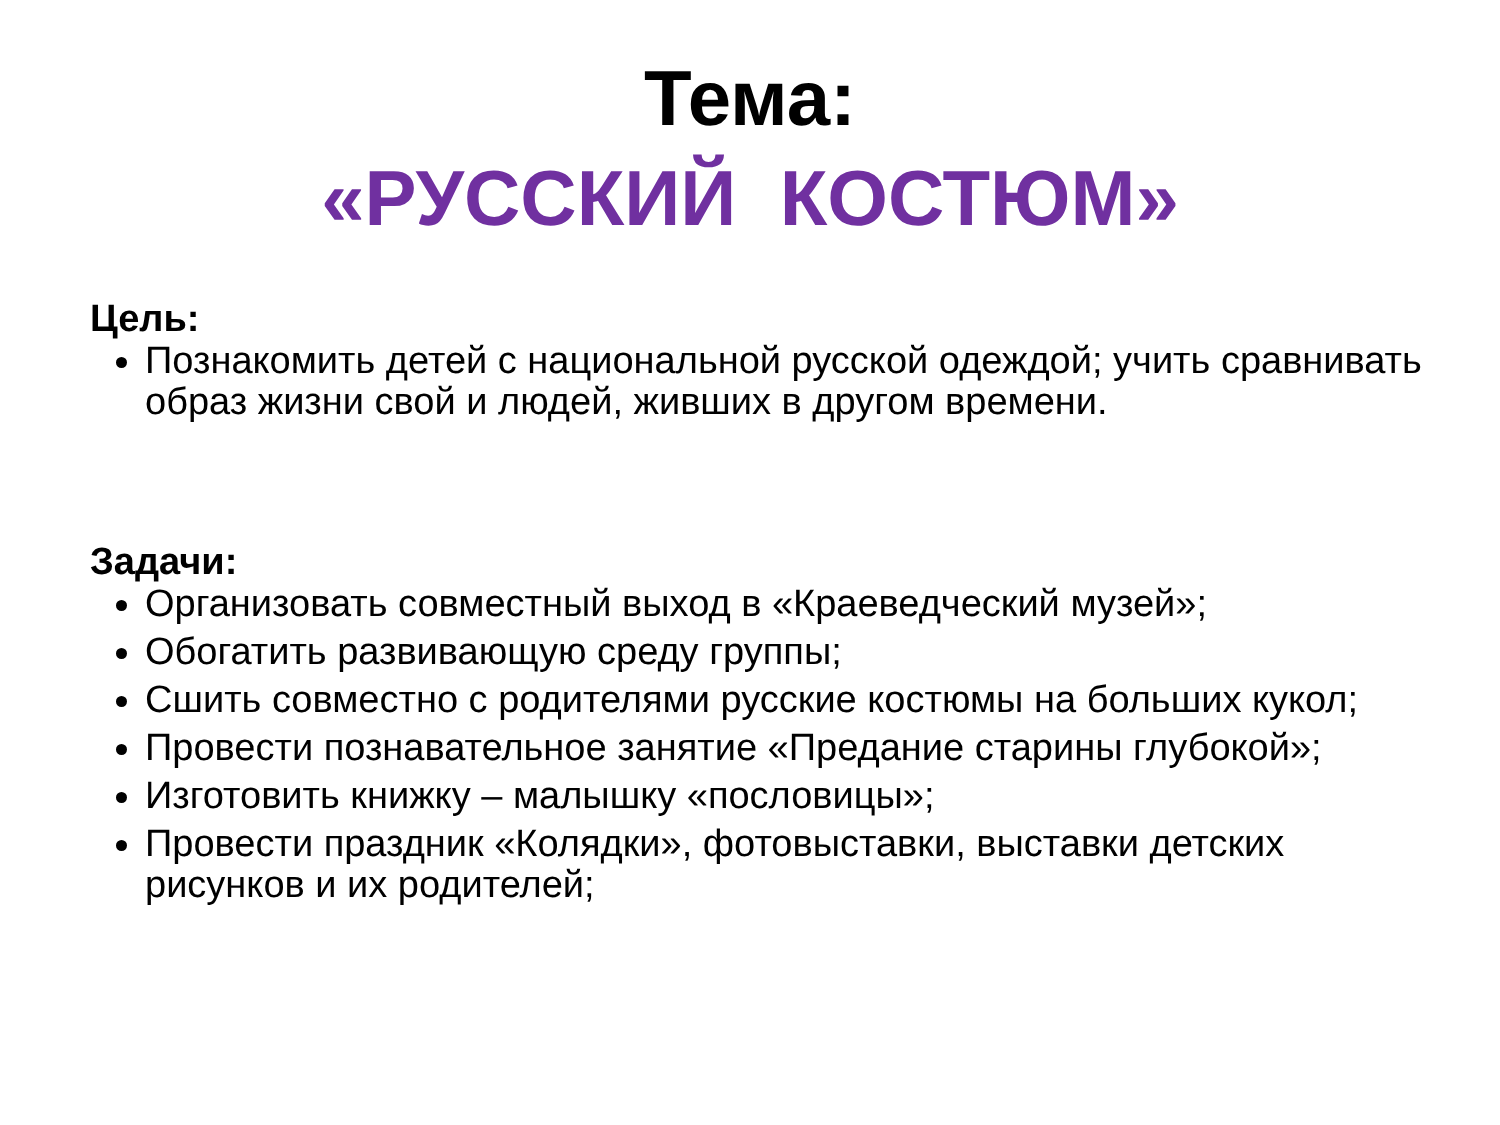Тема:
«РУССКИЙ КОСТЮМ»
Цель:
Познакомить детей с национальной русской одеждой; учить сравнивать образ жизни свой и людей, живших в другом времени.
Задачи:
Организовать совместный выход в «Краеведческий музей»;
Обогатить развивающую среду группы;
Сшить совместно с родителями русские костюмы на больших кукол;
Провести познавательное занятие «Предание старины глубокой»;
Изготовить книжку – малышку «пословицы»;
Провести праздник «Колядки», фотовыставки, выставки детских рисунков и их родителей;